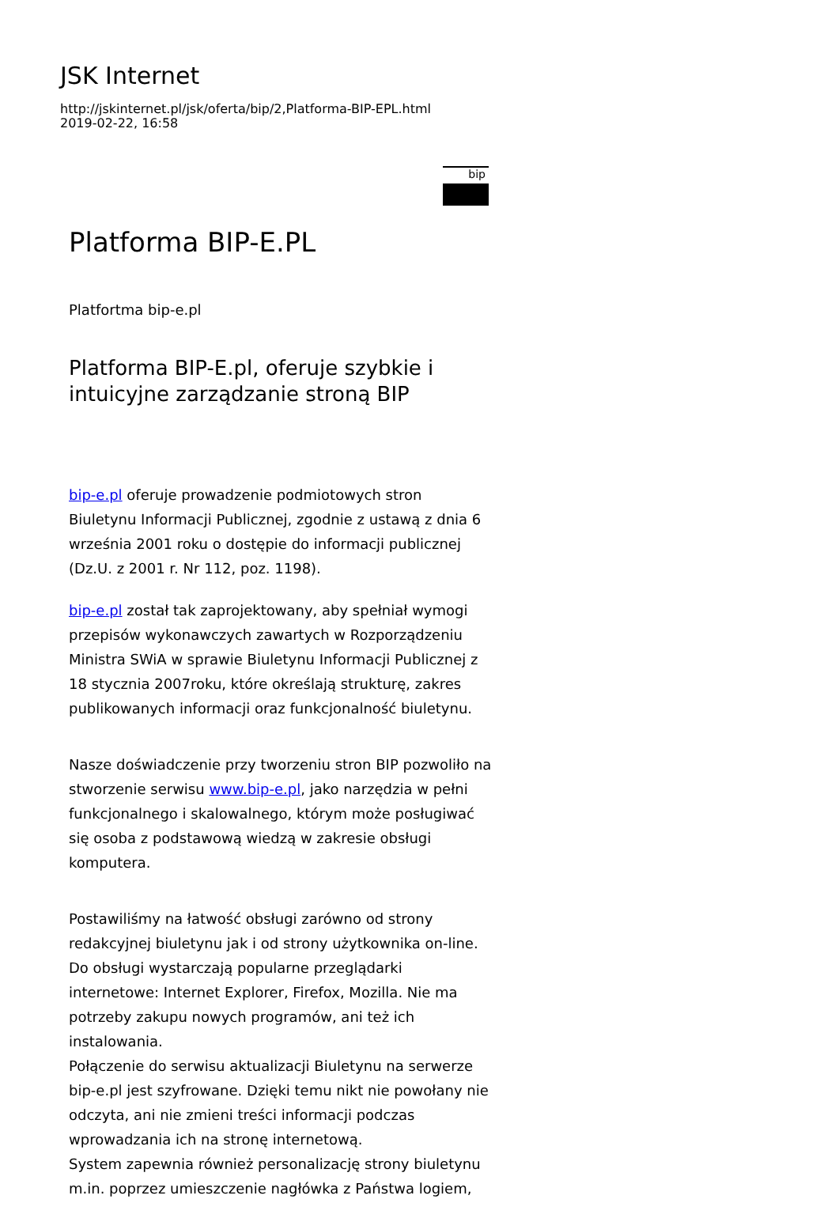JSK Internet
http://jskinternet.pl/jsk/oferta/bip/2,Platforma-BIP-EPL.html
2019-02-22, 16:58
bip
Platforma BIP-E.PL
Platfortma bip-e.pl
Platforma BIP-E.pl, oferuje szybkie i intuicyjne zarządzanie stroną BIP
bip-e.pl oferuje prowadzenie podmiotowych stron Biuletynu Informacji Publicznej, zgodnie z ustawą z dnia 6 września 2001 roku o dostępie do informacji publicznej (Dz.U. z 2001 r. Nr 112, poz. 1198).
bip-e.pl został tak zaprojektowany, aby spełniał wymogi przepisów wykonawczych zawartych w Rozporządzeniu Ministra SWiA w sprawie Biuletynu Informacji Publicznej z 18 stycznia 2007roku, które określają strukturę, zakres publikowanych informacji oraz funkcjonalność biuletynu.
Nasze doświadczenie przy tworzeniu stron BIP pozwoliło na stworzenie serwisu www.bip-e.pl, jako narzędzia w pełni funkcjonalnego i skalowalnego, którym może posługiwać się osoba z podstawową wiedzą w zakresie obsługi komputera.
Postawiliśmy na łatwość obsługi zarówno od strony redakcyjnej biuletynu jak i od strony użytkownika on-line.
Do obsługi wystarczają popularne przeglądarki internetowe: Internet Explorer, Firefox, Mozilla. Nie ma potrzeby zakupu nowych programów, ani też ich instalowania.
Połączenie do serwisu aktualizacji Biuletynu na serwerze bip-e.pl jest szyfrowane. Dzięki temu nikt nie powołany nie odczyta, ani nie zmieni treści informacji podczas wprowadzania ich na stronę internetową.
System zapewnia również personalizację strony biuletynu m.in. poprzez umieszczenie nagłówka z Państwa logiem,